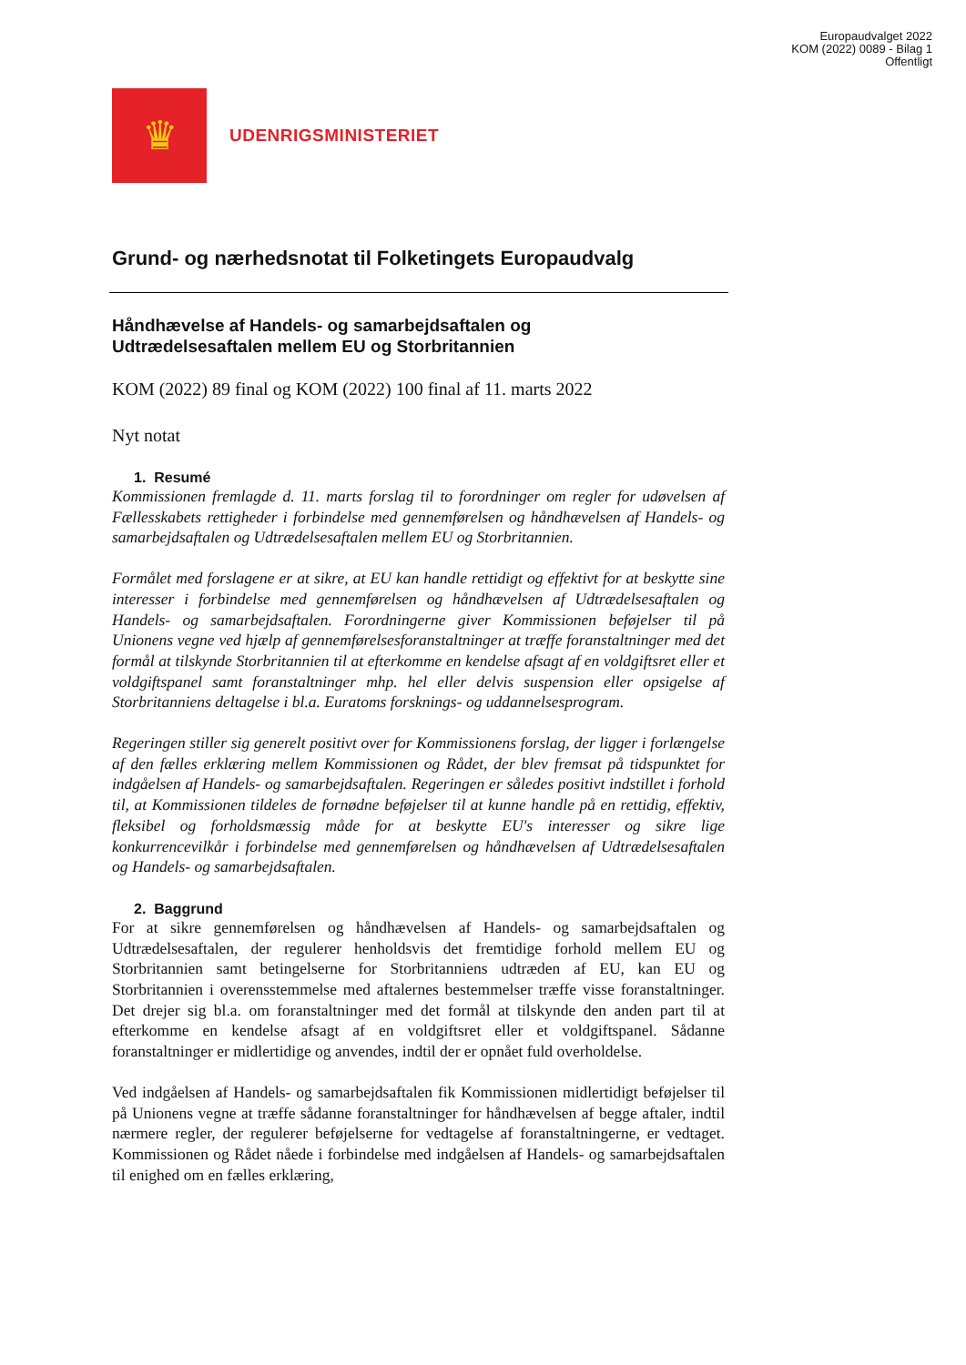Europaudvalget 2022
KOM (2022) 0089 - Bilag 1
Offentligt
♛
UDENRIGSMINISTERIET
Grund- og nærhedsnotat til Folketingets Europaudvalg
Håndhævelse af Handels- og samarbejdsaftalen og
Udtrædelsesaftalen mellem EU og Storbritannien
KOM (2022) 89 final og KOM (2022) 100 final af 11. marts 2022
Nyt notat
1. Resumé
Kommissionen fremlagde d. 11. marts forslag til to forordninger om regler for udøvelsen af Fællesskabets rettigheder i forbindelse med gennemførelsen og håndhævelsen af Handels- og samarbejdsaftalen og Udtrædelsesaftalen mellem EU og Storbritannien.
Formålet med forslagene er at sikre, at EU kan handle rettidigt og effektivt for at beskytte sine interesser i forbindelse med gennemførelsen og håndhævelsen af Udtrædelsesaftalen og Handels- og samarbejdsaftalen. Forordningerne giver Kommissionen beføjelser til på Unionens vegne ved hjælp af gennemførelsesforanstaltninger at træffe foranstaltninger med det formål at tilskynde Storbritannien til at efterkomme en kendelse afsagt af en voldgiftsret eller et voldgiftspanel samt foranstaltninger mhp. hel eller delvis suspension eller opsigelse af Storbritanniens deltagelse i bl.a. Euratoms forsknings- og uddannelsesprogram.
Regeringen stiller sig generelt positivt over for Kommissionens forslag, der ligger i forlængelse af den fælles erklæring mellem Kommissionen og Rådet, der blev fremsat på tidspunktet for indgåelsen af Handels- og samarbejdsaftalen. Regeringen er således positivt indstillet i forhold til, at Kommissionen tildeles de fornødne beføjelser til at kunne handle på en rettidig, effektiv, fleksibel og forholdsmæssig måde for at beskytte EU's interesser og sikre lige konkurrencevilkår i forbindelse med gennemførelsen og håndhævelsen af Udtrædelsesaftalen og Handels- og samarbejdsaftalen.
2. Baggrund
For at sikre gennemførelsen og håndhævelsen af Handels- og samarbejdsaftalen og Udtrædelsesaftalen, der regulerer henholdsvis det fremtidige forhold mellem EU og Storbritannien samt betingelserne for Storbritanniens udtræden af EU, kan EU og Storbritannien i overensstemmelse med aftalernes bestemmelser træffe visse foranstaltninger. Det drejer sig bl.a. om foranstaltninger med det formål at tilskynde den anden part til at efterkomme en kendelse afsagt af en voldgiftsret eller et voldgiftspanel. Sådanne foranstaltninger er midlertidige og anvendes, indtil der er opnået fuld overholdelse.
Ved indgåelsen af Handels- og samarbejdsaftalen fik Kommissionen midlertidigt beføjelser til på Unionens vegne at træffe sådanne foranstaltninger for håndhævelsen af begge aftaler, indtil nærmere regler, der regulerer beføjelserne for vedtagelse af foranstaltningerne, er vedtaget. Kommissionen og Rådet nåede i forbindelse med indgåelsen af Handels- og samarbejdsaftalen til enighed om en fælles erklæring,